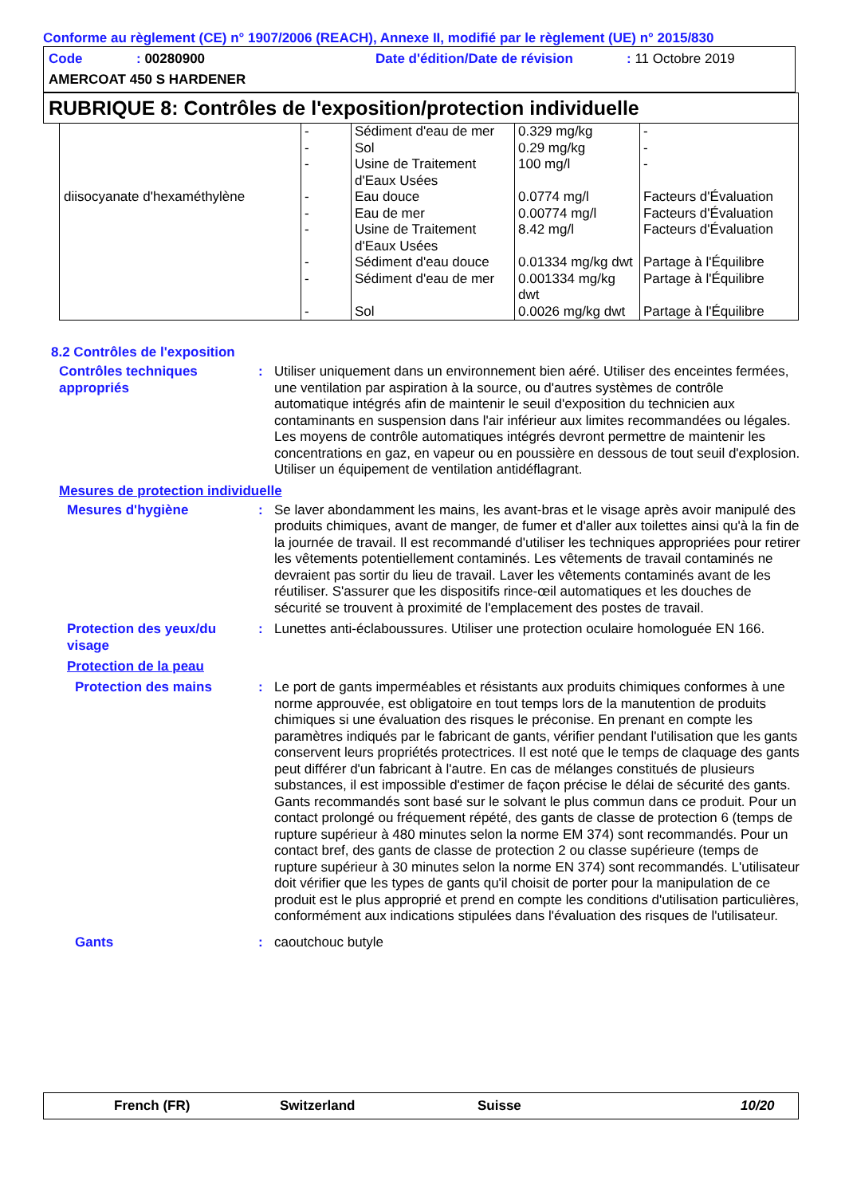Conforme au règlement (CE) n° 1907/2006 (REACH), Annexe II, modifié par le règlement (UE) n° 2015/830
Code: 00280900 Date d'édition/Date de révision: 11 Octobre 2019
AMERCOAT 450 S HARDENER
RUBRIQUE 8: Contrôles de l'exposition/protection individuelle
| | - | Sédiment d'eau de mer | 0.329 mg/kg | - |
| | - | Sol | 0.29 mg/kg | - |
| | - | Usine de Traitement d'Eaux Usées | 100 mg/l | - |
| diisocyanate d'hexaméthylène | - | Eau douce | 0.0774 mg/l | Facteurs d'Évaluation |
| | - | Eau de mer | 0.00774 mg/l | Facteurs d'Évaluation |
| | - | Usine de Traitement d'Eaux Usées | 8.42 mg/l | Facteurs d'Évaluation |
| | - | Sédiment d'eau douce | 0.01334 mg/kg dwt | Partage à l'Équilibre |
| | - | Sédiment d'eau de mer | 0.001334 mg/kg dwt | Partage à l'Équilibre |
| | - | Sol | 0.0026 mg/kg dwt | Partage à l'Équilibre |
8.2 Contrôles de l'exposition
Contrôles techniques appropriés
: Utiliser uniquement dans un environnement bien aéré. Utiliser des enceintes fermées, une ventilation par aspiration à la source, ou d'autres systèmes de contrôle automatique intégrés afin de maintenir le seuil d'exposition du technicien aux contaminants en suspension dans l'air inférieur aux limites recommandées ou légales. Les moyens de contrôle automatiques intégrés devront permettre de maintenir les concentrations en gaz, en vapeur ou en poussière en dessous de tout seuil d'explosion. Utiliser un équipement de ventilation antidéflagrant.
Mesures de protection individuelle
Mesures d'hygiène : Se laver abondamment les mains, les avant-bras et le visage après avoir manipulé des produits chimiques, avant de manger, de fumer et d'aller aux toilettes ainsi qu'à la fin de la journée de travail. Il est recommandé d'utiliser les techniques appropriées pour retirer les vêtements potentiellement contaminés. Les vêtements de travail contaminés ne devraient pas sortir du lieu de travail. Laver les vêtements contaminés avant de les réutiliser. S'assurer que les dispositifs rince-œil automatiques et les douches de sécurité se trouvent à proximité de l'emplacement des postes de travail.
Protection des yeux/du visage
: Lunettes anti-éclaboussures. Utiliser une protection oculaire homologuée EN 166.
Protection de la peau
Protection des mains : Le port de gants imperméables et résistants aux produits chimiques conformes à une norme approuvée, est obligatoire en tout temps lors de la manutention de produits chimiques si une évaluation des risques le préconise. En prenant en compte les paramètres indiqués par le fabricant de gants, vérifier pendant l'utilisation que les gants conservent leurs propriétés protectrices. Il est noté que le temps de claquage des gants peut différer d'un fabricant à l'autre. En cas de mélanges constitués de plusieurs substances, il est impossible d'estimer de façon précise le délai de sécurité des gants. Gants recommandés sont basé sur le solvant le plus commun dans ce produit. Pour un contact prolongé ou fréquement répété, des gants de classe de protection 6 (temps de rupture supérieur à 480 minutes selon la norme EM 374) sont recommandés. Pour un contact bref, des gants de classe de protection 2 ou classe supérieure (temps de rupture supérieur à 30 minutes selon la norme EN 374) sont recommandés. L'utilisateur doit vérifier que les types de gants qu'il choisit de porter pour la manipulation de ce produit est le plus approprié et prend en compte les conditions d'utilisation particulières, conformément aux indications stipulées dans l'évaluation des risques de l'utilisateur.
Gants : caoutchouc butyle
French (FR) Switzerland Suisse 10/20